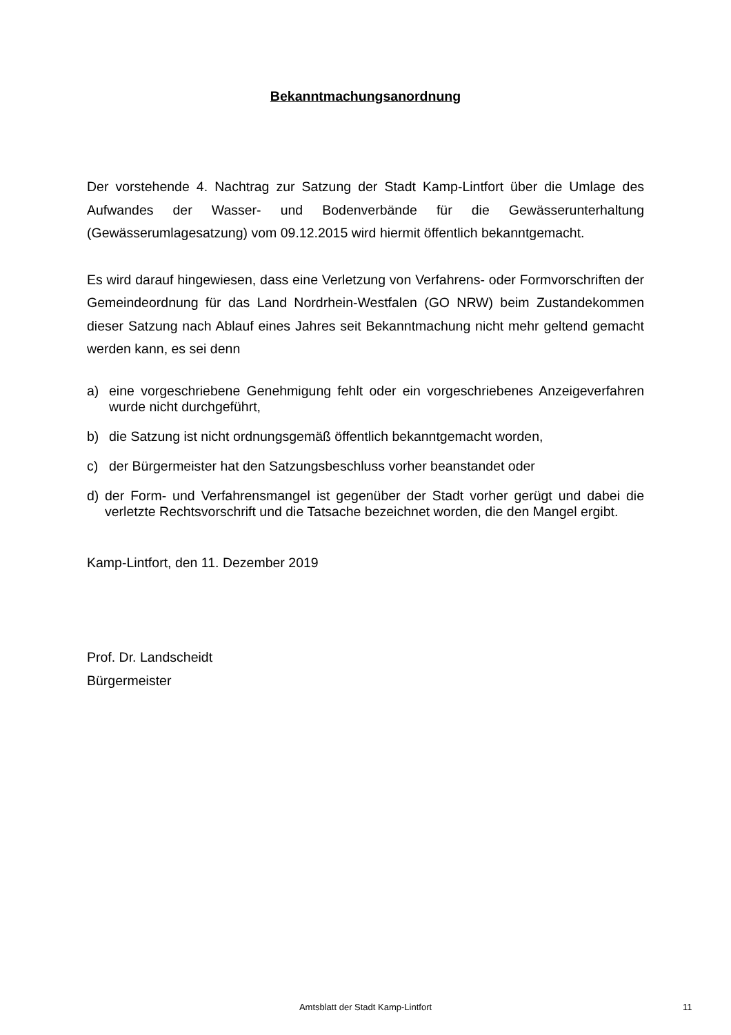Bekanntmachungsanordnung
Der vorstehende 4. Nachtrag zur Satzung der Stadt Kamp-Lintfort über die Umlage des Aufwandes der Wasser- und Bodenverbände für die Gewässerunterhaltung (Gewässerumlagesatzung) vom 09.12.2015 wird hiermit öffentlich bekanntgemacht.
Es wird darauf hingewiesen, dass eine Verletzung von Verfahrens- oder Formvorschriften der Gemeindeordnung für das Land Nordrhein-Westfalen (GO NRW) beim Zustandekommen dieser Satzung nach Ablauf eines Jahres seit Bekanntmachung nicht mehr geltend gemacht werden kann, es sei denn
a) eine vorgeschriebene Genehmigung fehlt oder ein vorgeschriebenes Anzeigeverfahren wurde nicht durchgeführt,
b) die Satzung ist nicht ordnungsgemäß öffentlich bekanntgemacht worden,
c) der Bürgermeister hat den Satzungsbeschluss vorher beanstandet oder
d) der Form- und Verfahrensmangel ist gegenüber der Stadt vorher gerügt und dabei die verletzte Rechtsvorschrift und die Tatsache bezeichnet worden, die den Mangel ergibt.
Kamp-Lintfort, den 11. Dezember 2019
Prof. Dr. Landscheidt
Bürgermeister
Amtsblatt der Stadt Kamp-Lintfort 11